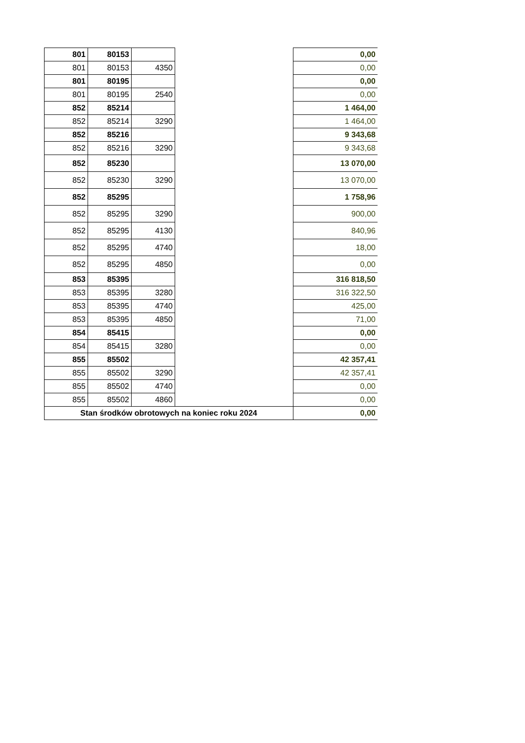| 801 | 80153 | | | 0,00 |
| 801 | 80153 | 4350 | | 0,00 |
| 801 | 80195 | | | 0,00 |
| 801 | 80195 | 2540 | | 0,00 |
| 852 | 85214 | | | 1 464,00 |
| 852 | 85214 | 3290 | | 1 464,00 |
| 852 | 85216 | | | 9 343,68 |
| 852 | 85216 | 3290 | | 9 343,68 |
| 852 | 85230 | | | 13 070,00 |
| 852 | 85230 | 3290 | | 13 070,00 |
| 852 | 85295 | | | 1 758,96 |
| 852 | 85295 | 3290 | | 900,00 |
| 852 | 85295 | 4130 | | 840,96 |
| 852 | 85295 | 4740 | | 18,00 |
| 852 | 85295 | 4850 | | 0,00 |
| 853 | 85395 | | | 316 818,50 |
| 853 | 85395 | 3280 | | 316 322,50 |
| 853 | 85395 | 4740 | | 425,00 |
| 853 | 85395 | 4850 | | 71,00 |
| 854 | 85415 | | | 0,00 |
| 854 | 85415 | 3280 | | 0,00 |
| 855 | 85502 | | | 42 357,41 |
| 855 | 85502 | 3290 | | 42 357,41 |
| 855 | 85502 | 4740 | | 0,00 |
| 855 | 85502 | 4860 | | 0,00 |
| Stan środków obrotowych na koniec roku 2024 | | | | 0,00 |